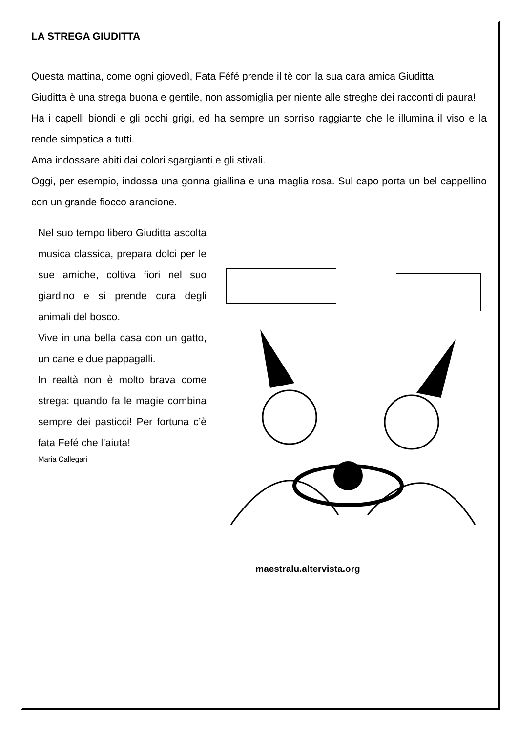LA STREGA GIUDITTA
Questa mattina, come ogni giovedì, Fata Féfé prende il tè con la sua cara amica Giuditta.
Giuditta è una strega buona e gentile, non assomiglia per niente alle streghe dei racconti di paura!
Ha i capelli biondi e gli occhi grigi, ed ha sempre un sorriso raggiante che le illumina il viso e la rende simpatica a tutti.
Ama indossare abiti dai colori sgargianti e gli stivali.
Oggi, per esempio, indossa una gonna giallina e una maglia rosa. Sul capo porta un bel cappellino con un grande fiocco arancione.
Nel suo tempo libero Giuditta ascolta musica classica, prepara dolci per le sue amiche, coltiva fiori nel suo giardino e si prende cura degli animali del bosco.
Vive in una bella casa con un gatto, un cane e due pappagalli.
In realtà non è molto brava come strega: quando fa le magie combina sempre dei pasticci! Per fortuna c’è fata Fefé che l’aiuta!
Maria Callegari
maestralu.altervista.org